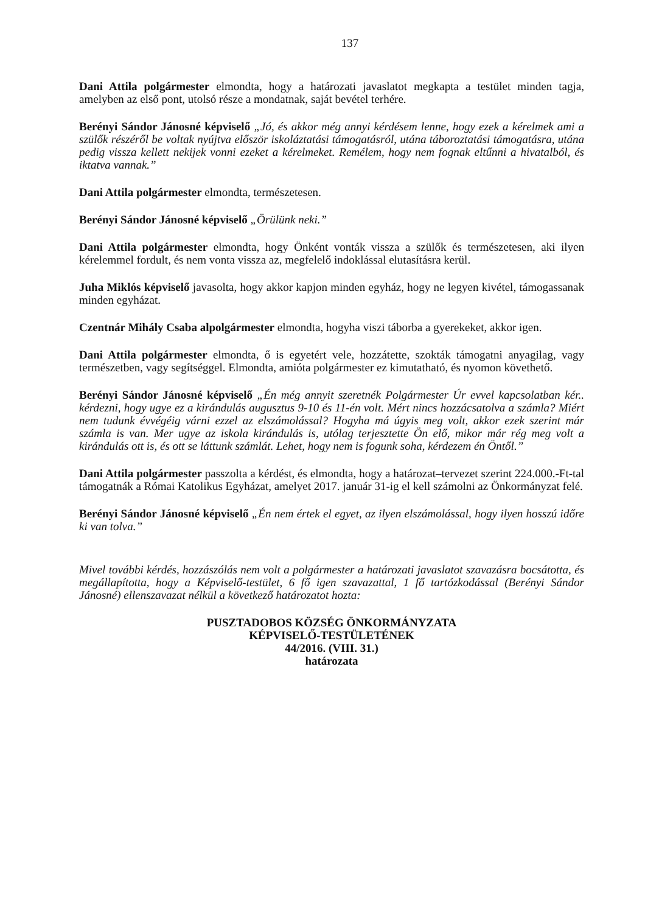137
Dani Attila polgármester elmondta, hogy a határozati javaslatot megkapta a testület minden tagja, amelyben az első pont, utolsó része a mondatnak, saját bevétel terhére.
Berényi Sándor Jánosné képviselő „Jó, és akkor még annyi kérdésem lenne, hogy ezek a kérelmek ami a szülők részéről be voltak nyújtva először iskoláztatási támogatásról, utána táboroztatási támogatásra, utána pedig vissza kellett nekijek vonni ezeket a kérelmeket. Remélem, hogy nem fognak eltűnni a hivatalból, és iktatva vannak.”
Dani Attila polgármester elmondta, természetesen.
Berényi Sándor Jánosné képviselő „Örülünk neki.”
Dani Attila polgármester elmondta, hogy Önként vonták vissza a szülők és természetesen, aki ilyen kérelemmel fordult, és nem vonta vissza az, megfelelő indoklással elutasításra kerül.
Juha Miklós képviselő javasolta, hogy akkor kapjon minden egyház, hogy ne legyen kivétel, támogassanak minden egyházat.
Czentnár Mihály Csaba alpolgármester elmondta, hogyha viszi táborba a gyerekeket, akkor igen.
Dani Attila polgármester elmondta, ő is egyetért vele, hozzátette, szokták támogatni anyagilag, vagy természetben, vagy segítséggel. Elmondta, amióta polgármester ez kimutatható, és nyomon követhető.
Berényi Sándor Jánosné képviselő „Én még annyit szeretnék Polgármester Úr evvel kapcsolatban kér.. kérdezni, hogy ugye ez a kirándulás augusztus 9-10 és 11-én volt. Mért nincs hozzácsatolva a számla? Miért nem tudunk évvégéig várni ezzel az elszámolással? Hogyha má úgyis meg volt, akkor ezek szerint már számla is van. Mer ugye az iskola kirándulás is, utólag terjesztette Ön elő, mikor már rég meg volt a kirándulás ott is, és ott se láttunk számlát. Lehet, hogy nem is fogunk soha, kérdezem én Öntől.”
Dani Attila polgármester passzolta a kérdést, és elmondta, hogy a határozat–tervezet szerint 224.000.-Ft-tal támogatnák a Római Katolikus Egyházat, amelyet 2017. január 31-ig el kell számolni az Önkormányzat felé.
Berényi Sándor Jánosné képviselő „Én nem értek el egyet, az ilyen elszámolással, hogy ilyen hosszú időre ki van tolva.”
Mivel további kérdés, hozzászólás nem volt a polgármester a határozati javaslatot szavazásra bocsátotta, és megállapította, hogy a Képviselő-testület, 6 fő igen szavazattal, 1 fő tartózkodással (Berényi Sándor Jánosné) ellenszavazat nélkül a következő határozatot hozta:
PUSZTADOBOS KÖZSÉG ÖNKORMÁNYZATA
KÉPVISELŐ-TESTÜLETÉNEK
44/2016. (VIII. 31.)
határozata